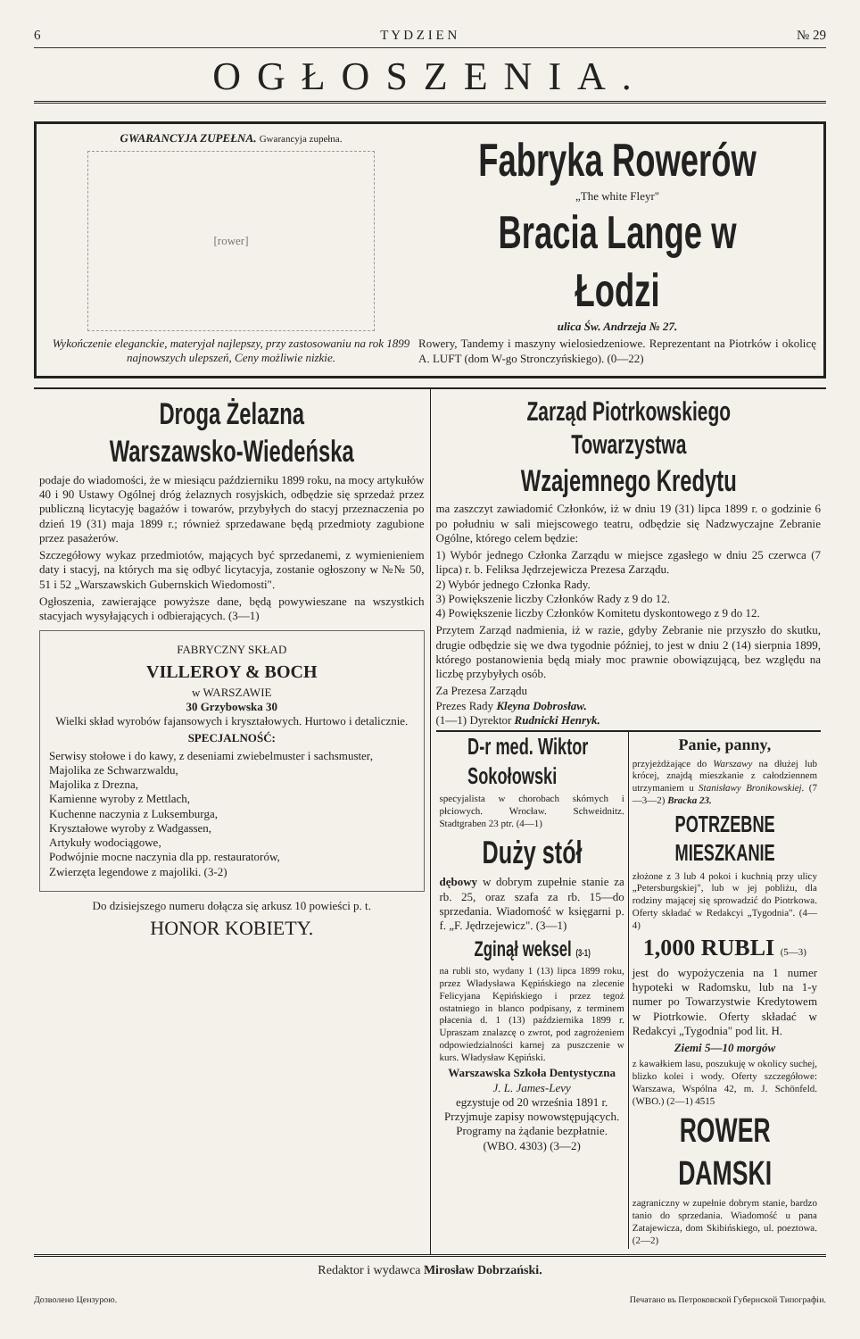6 T Y D Z I E N № 29
OGŁOSZENIA.
GWARANCYJA ZUPEŁNA. Gwarancyja zupełna.
[rower]
Wykończenie eleganckie, materyjał najlepszy, przy zastosowaniu na rok 1899 najnowszych ulepszeń, Ceny możliwie nizkie.
Fabryka Rowerów
„The white Fleyr"
Bracia Lange w Łodzi
ulica Św. Andrzeja № 27.
Rowery, Tandemy i maszyny wielosiedzeniowe. Reprezentant na Piotrków i okolicę A. LUFT (dom W-go Stronczyńskiego). (0—22)
Droga Żelazna Warszawsko-Wiedeńska
podaje do wiadomości, że w miesiącu październiku 1899 roku, na mocy artykułów 40 i 90 Ustawy Ogólnej dróg żelaznych rosyjskich, odbędzie się sprzedaż przez publiczną licytacyję bagażów i towarów, przybyłych do stacyj przeznaczenia po dzień 19 (31) maja 1899 r.; również sprzedawane będą przedmioty zagubione przez pasażerów.
Szczegółowy wykaz przedmiotów, mających być sprzedanemi, z wymienieniem daty i stacyj, na których ma się odbyć licytacyja, zostanie ogłoszony w №№ 50, 51 i 52 „Warszawskich Gubernskich Wiedomosti".
Ogłoszenia, zawierające powyższe dane, będą powywieszane na wszystkich stacyjach wysyłających i odbierających. (3—1)
FABRYCZNY SKŁAD
VILLEROY & BOCH
w WARSZAWIE
30 Grzybowska 30
Wielki skład wyrobów fajansowych i kryształowych. Hurtowo i detalicznie.
SPECJALNOŚĆ:
Serwisy stołowe i do kawy, z deseniami zwiebelmuster i sachsmuster,
Majolika ze Schwarzwaldu,
Majolika z Drezna,
Kamienne wyroby z Mettlach,
Kuchenne naczynia z Luksemburga,
Kryształowe wyroby z Wadgassen,
Artykuły wodociągowe,
Podwójnie mocne naczynia dla pp. restauratorów,
Zwierzęta legendowe z majoliki. (3-2)
Do dzisiejszego numeru dołącza się arkusz 10 powieści p. t.
HONOR KOBIETY.
Zarząd Piotrkowskiego Towarzystwa
Wzajemnego Kredytu
ma zaszczyt zawiadomić Członków, iż w dniu 19 (31) lipca 1899 r. o godzinie 6 po południu w sali miejscowego teatru, odbędzie się Nadzwyczajne Zebranie Ogólne, którego celem będzie:
1) Wybór jednego Członka Zarządu w miejsce zgasłego w dniu 25 czerwca (7 lipca) r. b. Feliksa Jędrzejewicza Prezesa Zarządu.
2) Wybór jednego Członka Rady.
3) Powiększenie liczby Członków Rady z 9 do 12.
4) Powiększenie liczby Członków Komitetu dyskontowego z 9 do 12.
Przytem Zarząd nadmienia, iż w razie, gdyby Zebranie nie przyszło do skutku, drugie odbędzie się we dwa tygodnie później, to jest w dniu 2 (14) sierpnia 1899, którego postanowienia będą miały moc prawnie obowiązującą, bez względu na liczbę przybyłych osób.
Za Prezesa Zarządu
Prezes Rady Kleyna Dobrosław.
(1—1) Dyrektor Rudnicki Henryk.
D-r med. Wiktor Sokołowski
specyjalista w chorobach skórnych i płciowych. Wrocław. Schweidnitz. Stadtgraben 23 ptr. (4—1)
Duży stół
dębowy w dobrym zupełnie stanie za rb. 25, oraz szafa za rb. 15—do sprzedania. Wiadomość w księgarni p. f. „F. Jędrzejewicz". (3—1)
Zginął weksel (3-1)
na rubli sto, wydany 1 (13) lipca 1899 roku, przez Władysława Kępińskiego na zlecenie Felicyjana Kępińskiego i przez tegoż ostatniego in blanco podpisany, z terminem płacenia d. 1 (13) października 1899 r. Upraszam znalazcę o zwrot, pod zagrożeniem odpowiedzialności karnej za puszczenie w kurs. Władysław Kępiński.
Warszawska Szkoła Dentystyczna
J. L. James-Levy
egzystuje od 20 września 1891 r. Przyjmuje zapisy nowowstępujących. Programy na żądanie bezpłatnie. (WBO. 4303) (3—2)
Panie, panny,
przyjeżdżające do Warszawy na dłużej lub krócej, znajdą mieszkanie z całodziennem utrzymaniem u Stanisławy Bronikowskiej. (7—3—2) Bracka 23.
POTRZEBNE MIESZKANIE
złożone z 3 lub 4 pokoi i kuchnią przy ulicy „Petersburgskiej", lub w jej pobliżu, dla rodziny mającej się sprowadzić do Piotrkowa. Oferty składać w Redakcyi „Tygodnia". (4—4)
1,000 RUBLI (5—3)
jest do wypożyczenia na 1 numer hypoteki w Radomsku, lub na 1-y numer po Towarzystwie Kredytowem w Piotrkowie. Oferty składać w Redakcyi „Tygodnia" pod lit. H.
Ziemi 5—10 morgów
z kawałkiem lasu, poszukuję w okolicy suchej, blizko kolei i wody. Oferty szczegółowe: Warszawa, Wspólna 42, m. J. Schönfeld. (WBO.) (2—1) 4515
ROWER DAMSKI
zagraniczny w zupełnie dobrym stanie, bardzo tanio do sprzedania. Wiadomość u pana Zatajewicza, dom Skibińskiego, ul. poeztowa. (2—2)
Redaktor i wydawca Mirosław Dobrzański.
Дозволено Цензурою. Печатано въ Петроковской Губернской Типографіи.